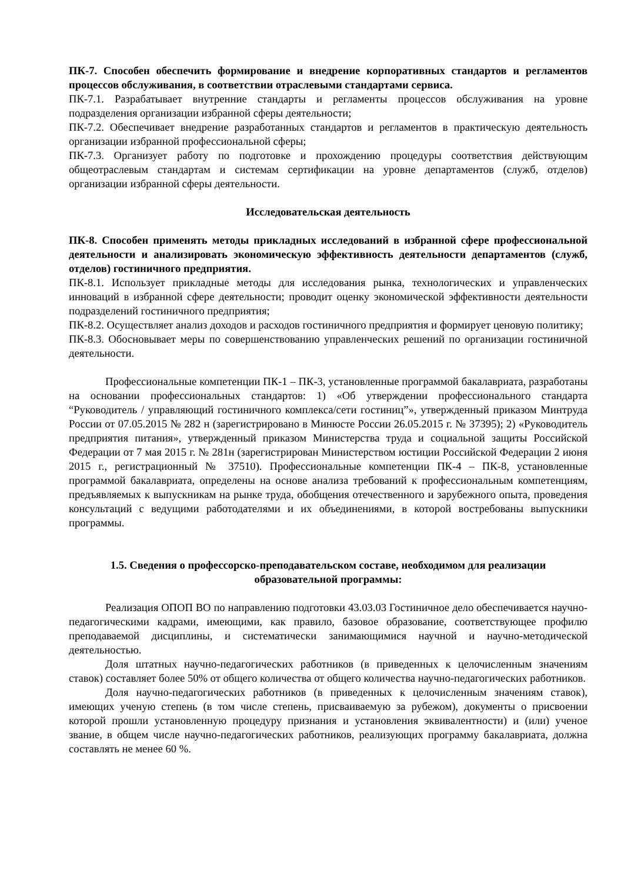ПК-7. Способен обеспечить формирование и внедрение корпоративных стандартов и регламентов процессов обслуживания, в соответствии отраслевыми стандартами сервиса.
ПК-7.1. Разрабатывает внутренние стандарты и регламенты процессов обслуживания на уровне подразделения организации избранной сферы деятельности;
ПК-7.2. Обеспечивает внедрение разработанных стандартов и регламентов в практическую деятельность организации избранной профессиональной сферы;
ПК-7.3. Организует работу по подготовке и прохождению процедуры соответствия действующим общеотраслевым стандартам и системам сертификации на уровне департаментов (служб, отделов) организации избранной сферы деятельности.
Исследовательская деятельность
ПК-8. Способен применять методы прикладных исследований в избранной сфере профессиональной деятельности и анализировать экономическую эффективность деятельности департаментов (служб, отделов) гостиничного предприятия.
ПК-8.1. Использует прикладные методы для исследования рынка, технологических и управленческих инноваций в избранной сфере деятельности; проводит оценку экономической эффективности деятельности подразделений гостиничного предприятия;
ПК-8.2. Осуществляет анализ доходов и расходов гостиничного предприятия и формирует ценовую политику;
ПК-8.3. Обосновывает меры по совершенствованию управленческих решений по организации гостиничной деятельности.
Профессиональные компетенции ПК-1 – ПК-3, установленные программой бакалавриата, разработаны на основании профессиональных стандартов: 1) «Об утверждении профессионального стандарта “Руководитель / управляющий гостиничного комплекса/сети гостиниц”», утвержденный приказом Минтруда России от 07.05.2015 № 282 н (зарегистрировано в Минюсте России 26.05.2015 г. № 37395); 2) «Руководитель предприятия питания», утвержденный приказом Министерства труда и социальной защиты Российской Федерации от 7 мая 2015 г. № 281н (зарегистрирован Министерством юстиции Российской Федерации 2 июня 2015 г., регистрационный № 37510). Профессиональные компетенции ПК-4 – ПК-8, установленные программой бакалавриата, определены на основе анализа требований к профессиональным компетенциям, предъявляемых к выпускникам на рынке труда, обобщения отечественного и зарубежного опыта, проведения консультаций с ведущими работодателями и их объединениями, в которой востребованы выпускники программы.
1.5. Сведения о профессорско-преподавательском составе, необходимом для реализации образовательной программы:
Реализация ОПОП ВО по направлению подготовки 43.03.03 Гостиничное дело обеспечивается научно-педагогическими кадрами, имеющими, как правило, базовое образование, соответствующее профилю преподаваемой дисциплины, и систематически занимающимися научной и научно-методической деятельностью.
Доля штатных научно-педагогических работников (в приведенных к целочисленным значениям ставок) составляет более 50% от общего количества от общего количества научно-педагогических работников.
Доля научно-педагогических работников (в приведенных к целочисленным значениям ставок), имеющих ученую степень (в том числе степень, присваиваемую за рубежом), документы о присвоении которой прошли установленную процедуру признания и установления эквивалентности) и (или) ученое звание, в общем числе научно-педагогических работников, реализующих программу бакалавриата, должна составлять не менее 60 %.